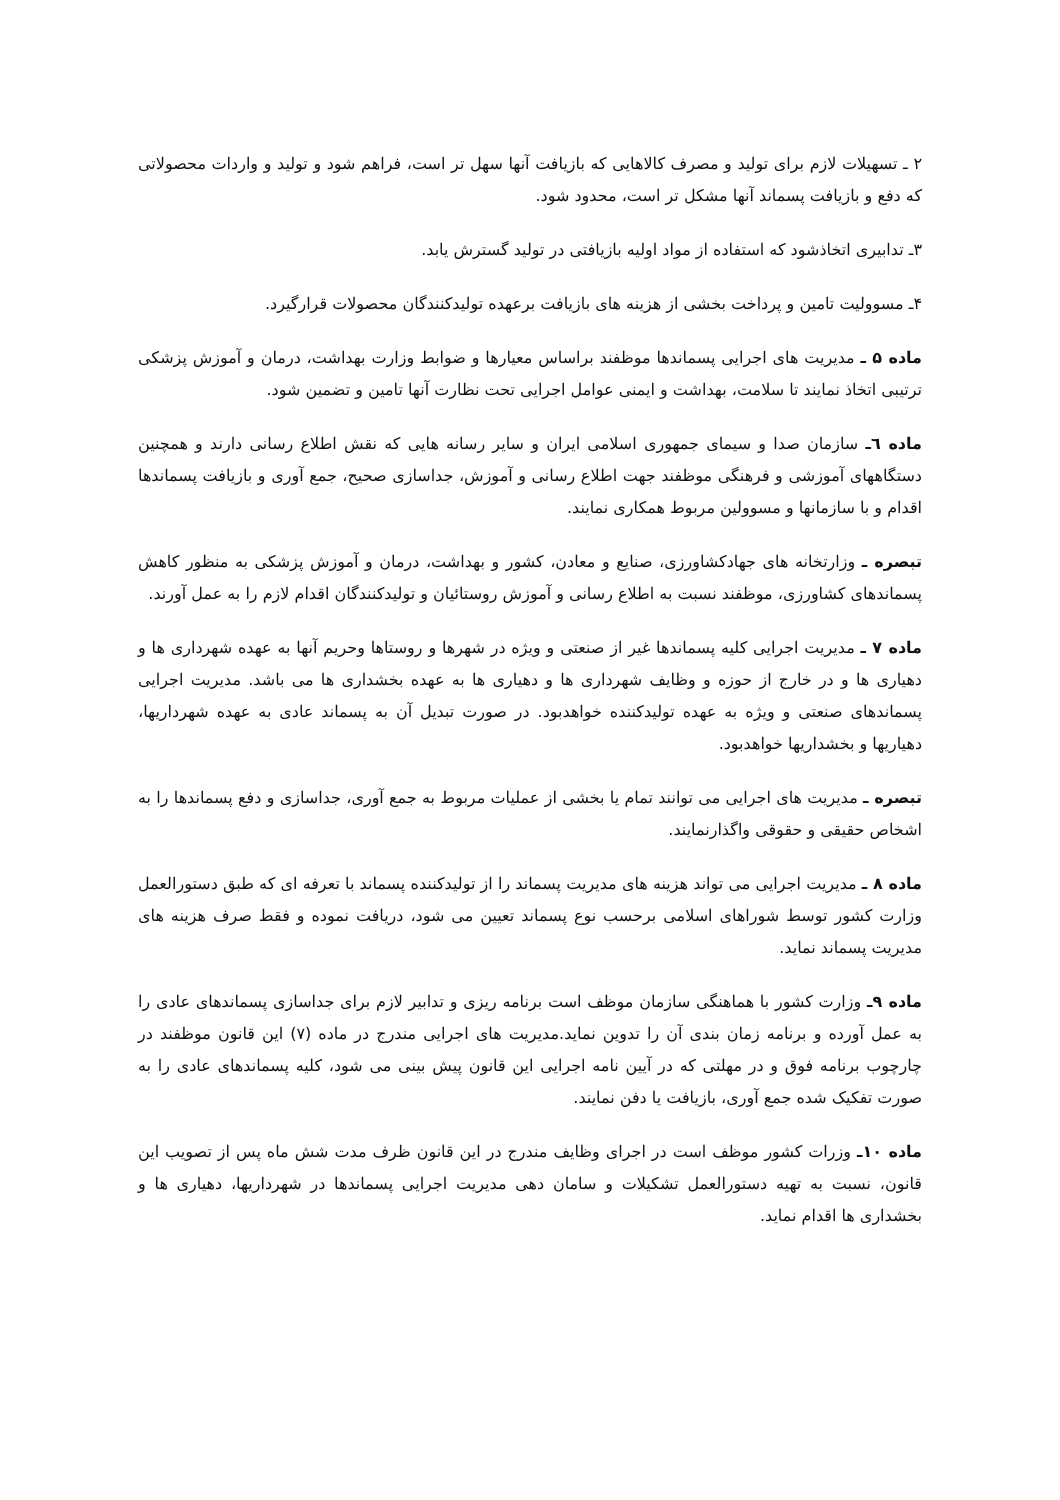۲ ـ تسهیلات لازم برای تولید و مصرف کالاهایی که بازیافت آنها سهل تر است، فراهم شود و تولید و واردات محصولاتی که دفع و بازیافت پسماند آنها مشکل تر است، محدود شود.
۳ـ تدابیری اتخاذشود که استفاده از مواد اولیه بازیافتی در تولید گسترش یابد.
۴ـ مسوولیت تامین و پرداخت بخشی از هزینه های بازیافت برعهده تولیدکنندگان محصولات قرارگیرد.
ماده ۵ ـ مدیریت های اجرایی پسماندها موظفند براساس معیارها و ضوابط وزارت بهداشت، درمان و آموزش پزشکی ترتیبی اتخاذ نمایند تا سلامت، بهداشت و ایمنی عوامل اجرایی تحت نظارت آنها تامین و تضمین شود.
ماده ٦ـ سازمان صدا و سیمای جمهوری اسلامی ایران و سایر رسانه هایی که نقش اطلاع رسانی دارند و همچنین دستگاههای آموزشی و فرهنگی موظفند جهت اطلاع رسانی و آموزش، جداسازی صحیح، جمع آوری و بازیافت پسماندها اقدام و با سازمانها و مسوولین مربوط همکاری نمایند.
تبصره ـ وزارتخانه های جهادکشاورزی، صنایع و معادن، کشور و بهداشت، درمان و آموزش پزشکی به منظور کاهش پسماندهای کشاورزی، موظفند نسبت به اطلاع رسانی و آموزش روستائیان و تولیدکنندگان اقدام لازم را به عمل آورند.
ماده ۷ ـ مدیریت اجرایی کلیه پسماندها غیر از صنعتی و ویژه در شهرها و روستاها وحریم آنها به عهده شهرداری ها و دهیاری ها و در خارج از حوزه و وظایف شهرداری ها و دهیاری ها به عهده بخشداری ها می باشد. مدیریت اجرایی پسماندهای صنعتی و ویژه به عهده تولیدکننده خواهدبود. در صورت تبدیل آن به پسماند عادی به عهده شهرداریها، دهیاریها و بخشداریها خواهدبود.
تبصره ـ مدیریت های اجرایی می توانند تمام یا بخشی از عملیات مربوط به جمع آوری، جداسازی و دفع پسماندها را به اشخاص حقیقی و حقوقی واگذارنمایند.
ماده ۸ ـ مدیریت اجرایی می تواند هزینه های مدیریت پسماند را از تولیدکننده پسماند با تعرفه ای که طبق دستورالعمل وزارت کشور توسط شوراهای اسلامی برحسب نوع پسماند تعیین می شود، دریافت نموده و فقط صرف هزینه های مدیریت پسماند نماید.
ماده ۹ـ وزارت کشور با هماهنگی سازمان موظف است برنامه ریزی و تدابیر لازم برای جداسازی پسماندهای عادی را به عمل آورده و برنامه زمان بندی آن را تدوین نماید.مدیریت های اجرایی مندرج در ماده (۷) این قانون موظفند در چارچوب برنامه فوق و در مهلتی که در آیین نامه اجرایی این قانون پیش بینی می شود، کلیه پسماندهای عادی را به صورت تفکیک شده جمع آوری، بازیافت یا دفن نمایند.
ماده ۱۰ـ وزرات کشور موظف است در اجرای وظایف مندرج در این قانون ظرف مدت شش ماه پس از تصویب این قانون، نسبت به تهیه دستورالعمل تشکیلات و سامان دهی مدیریت اجرایی پسماندها در شهرداریها، دهیاری ها و بخشداری ها اقدام نماید.